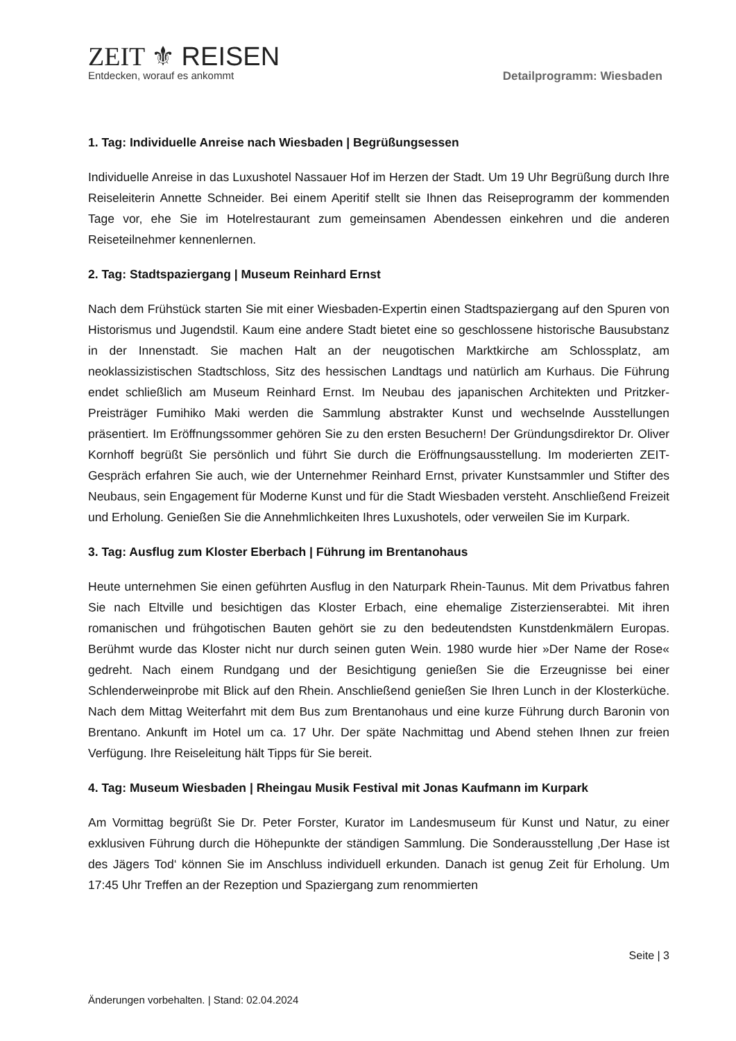ZEIT ⚜ REISEN
Entdecken, worauf es ankommt
Detailprogramm: Wiesbaden
1. Tag: Individuelle Anreise nach Wiesbaden | Begrüßungsessen
Individuelle Anreise in das Luxushotel Nassauer Hof im Herzen der Stadt. Um 19 Uhr Begrüßung durch Ihre Reiseleiterin Annette Schneider. Bei einem Aperitif stellt sie Ihnen das Reiseprogramm der kommenden Tage vor, ehe Sie im Hotelrestaurant zum gemeinsamen Abendessen einkehren und die anderen Reiseteilnehmer kennenlernen.
2. Tag: Stadtspaziergang | Museum Reinhard Ernst
Nach dem Frühstück starten Sie mit einer Wiesbaden-Expertin einen Stadtspaziergang auf den Spuren von Historismus und Jugendstil. Kaum eine andere Stadt bietet eine so geschlossene historische Bausubstanz in der Innenstadt. Sie machen Halt an der neugotischen Marktkirche am Schlossplatz, am neoklassizistischen Stadtschloss, Sitz des hessischen Landtags und natürlich am Kurhaus. Die Führung endet schließlich am Museum Reinhard Ernst. Im Neubau des japanischen Architekten und Pritzker-Preisträger Fumihiko Maki werden die Sammlung abstrakter Kunst und wechselnde Ausstellungen präsentiert. Im Eröffnungssommer gehören Sie zu den ersten Besuchern! Der Gründungsdirektor Dr. Oliver Kornhoff begrüßt Sie persönlich und führt Sie durch die Eröffnungsausstellung. Im moderierten ZEIT-Gespräch erfahren Sie auch, wie der Unternehmer Reinhard Ernst, privater Kunstsammler und Stifter des Neubaus, sein Engagement für Moderne Kunst und für die Stadt Wiesbaden versteht. Anschließend Freizeit und Erholung. Genießen Sie die Annehmlichkeiten Ihres Luxushotels, oder verweilen Sie im Kurpark.
3. Tag: Ausflug zum Kloster Eberbach | Führung im Brentanohaus
Heute unternehmen Sie einen geführten Ausflug in den Naturpark Rhein-Taunus. Mit dem Privatbus fahren Sie nach Eltville und besichtigen das Kloster Erbach, eine ehemalige Zisterzienserabtei. Mit ihren romanischen und frühgotischen Bauten gehört sie zu den bedeutendsten Kunstdenkmälern Europas. Berühmt wurde das Kloster nicht nur durch seinen guten Wein. 1980 wurde hier »Der Name der Rose« gedreht. Nach einem Rundgang und der Besichtigung genießen Sie die Erzeugnisse bei einer Schlenderweinprobe mit Blick auf den Rhein. Anschließend genießen Sie Ihren Lunch in der Klosterküche. Nach dem Mittag Weiterfahrt mit dem Bus zum Brentanohaus und eine kurze Führung durch Baronin von Brentano. Ankunft im Hotel um ca. 17 Uhr. Der späte Nachmittag und Abend stehen Ihnen zur freien Verfügung. Ihre Reiseleitung hält Tipps für Sie bereit.
4. Tag: Museum Wiesbaden | Rheingau Musik Festival mit Jonas Kaufmann im Kurpark
Am Vormittag begrüßt Sie Dr. Peter Forster, Kurator im Landesmuseum für Kunst und Natur, zu einer exklusiven Führung durch die Höhepunkte der ständigen Sammlung. Die Sonderausstellung ‚Der Hase ist des Jägers Tod‘ können Sie im Anschluss individuell erkunden. Danach ist genug Zeit für Erholung. Um 17:45 Uhr Treffen an der Rezeption und Spaziergang zum renommierten
Seite | 3
Änderungen vorbehalten. | Stand: 02.04.2024